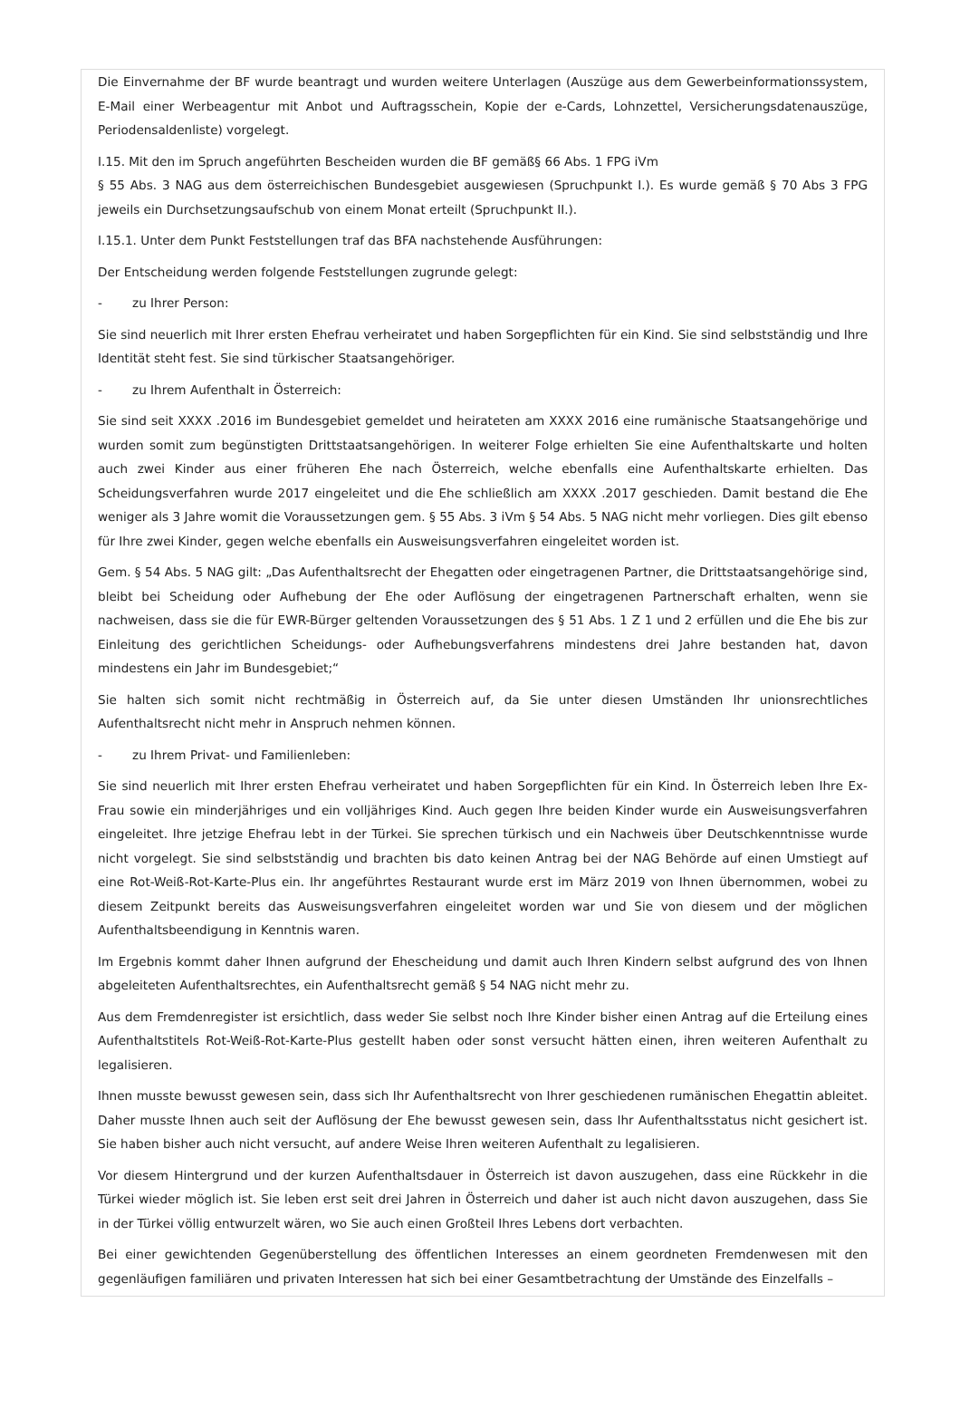Die Einvernahme der BF wurde beantragt und wurden weitere Unterlagen (Auszüge aus dem Gewerbeinformationssystem, E-Mail einer Werbeagentur mit Anbot und Auftragsschein, Kopie der e-Cards, Lohnzettel, Versicherungsdatenauszüge, Periodensaldenliste) vorgelegt.
I.15. Mit den im Spruch angeführten Bescheiden wurden die BF gemäß§ 66 Abs. 1 FPG iVm
§ 55 Abs. 3 NAG aus dem österreichischen Bundesgebiet ausgewiesen (Spruchpunkt I.). Es wurde gemäß § 70 Abs 3 FPG jeweils ein Durchsetzungsaufschub von einem Monat erteilt (Spruchpunkt II.).
I.15.1. Unter dem Punkt Feststellungen traf das BFA nachstehende Ausführungen:
Der Entscheidung werden folgende Feststellungen zugrunde gelegt:
- zu Ihrer Person:
Sie sind neuerlich mit Ihrer ersten Ehefrau verheiratet und haben Sorgepflichten für ein Kind. Sie sind selbstständig und Ihre Identität steht fest. Sie sind türkischer Staatsangehöriger.
- zu Ihrem Aufenthalt in Österreich:
Sie sind seit XXXX .2016 im Bundesgebiet gemeldet und heirateten am XXXX 2016 eine rumänische Staatsangehörige und wurden somit zum begünstigten Drittstaatsangehörigen. In weiterer Folge erhielten Sie eine Aufenthaltskarte und holten auch zwei Kinder aus einer früheren Ehe nach Österreich, welche ebenfalls eine Aufenthaltskarte erhielten. Das Scheidungsverfahren wurde 2017 eingeleitet und die Ehe schließlich am XXXX .2017 geschieden. Damit bestand die Ehe weniger als 3 Jahre womit die Voraussetzungen gem. § 55 Abs. 3 iVm § 54 Abs. 5 NAG nicht mehr vorliegen. Dies gilt ebenso für Ihre zwei Kinder, gegen welche ebenfalls ein Ausweisungsverfahren eingeleitet worden ist.
Gem. § 54 Abs. 5 NAG gilt: „Das Aufenthaltsrecht der Ehegatten oder eingetragenen Partner, die Drittstaatsangehörige sind, bleibt bei Scheidung oder Aufhebung der Ehe oder Auflösung der eingetragenen Partnerschaft erhalten, wenn sie nachweisen, dass sie die für EWR-Bürger geltenden Voraussetzungen des § 51 Abs. 1 Z 1 und 2 erfüllen und die Ehe bis zur Einleitung des gerichtlichen Scheidungs- oder Aufhebungsverfahrens mindestens drei Jahre bestanden hat, davon mindestens ein Jahr im Bundesgebiet;“
Sie halten sich somit nicht rechtmäßig in Österreich auf, da Sie unter diesen Umständen Ihr unionsrechtliches Aufenthaltsrecht nicht mehr in Anspruch nehmen können.
- zu Ihrem Privat- und Familienleben:
Sie sind neuerlich mit Ihrer ersten Ehefrau verheiratet und haben Sorgepflichten für ein Kind. In Österreich leben Ihre Ex-Frau sowie ein minderjähriges und ein volljähriges Kind. Auch gegen Ihre beiden Kinder wurde ein Ausweisungsverfahren eingeleitet. Ihre jetzige Ehefrau lebt in der Türkei. Sie sprechen türkisch und ein Nachweis über Deutschkenntnisse wurde nicht vorgelegt. Sie sind selbstständig und brachten bis dato keinen Antrag bei der NAG Behörde auf einen Umstiegt auf eine Rot-Weiß-Rot-Karte-Plus ein. Ihr angeführtes Restaurant wurde erst im März 2019 von Ihnen übernommen, wobei zu diesem Zeitpunkt bereits das Ausweisungsverfahren eingeleitet worden war und Sie von diesem und der möglichen Aufenthaltsbeendigung in Kenntnis waren.
Im Ergebnis kommt daher Ihnen aufgrund der Ehescheidung und damit auch Ihren Kindern selbst aufgrund des von Ihnen abgeleiteten Aufenthaltsrechtes, ein Aufenthaltsrecht gemäß § 54 NAG nicht mehr zu.
Aus dem Fremdenregister ist ersichtlich, dass weder Sie selbst noch Ihre Kinder bisher einen Antrag auf die Erteilung eines Aufenthaltstitels Rot-Weiß-Rot-Karte-Plus gestellt haben oder sonst versucht hätten einen, ihren weiteren Aufenthalt zu legalisieren.
Ihnen musste bewusst gewesen sein, dass sich Ihr Aufenthaltsrecht von Ihrer geschiedenen rumänischen Ehegattin ableitet. Daher musste Ihnen auch seit der Auflösung der Ehe bewusst gewesen sein, dass Ihr Aufenthaltsstatus nicht gesichert ist. Sie haben bisher auch nicht versucht, auf andere Weise Ihren weiteren Aufenthalt zu legalisieren.
Vor diesem Hintergrund und der kurzen Aufenthaltsdauer in Österreich ist davon auszugehen, dass eine Rückkehr in die Türkei wieder möglich ist. Sie leben erst seit drei Jahren in Österreich und daher ist auch nicht davon auszugehen, dass Sie in der Türkei völlig entwurzelt wären, wo Sie auch einen Großteil Ihres Lebens dort verbachten.
Bei einer gewichtenden Gegenüberstellung des öffentlichen Interesses an einem geordneten Fremdenwesen mit den gegenläufigen familiären und privaten Interessen hat sich bei einer Gesamtbetrachtung der Umstände des Einzelfalls –